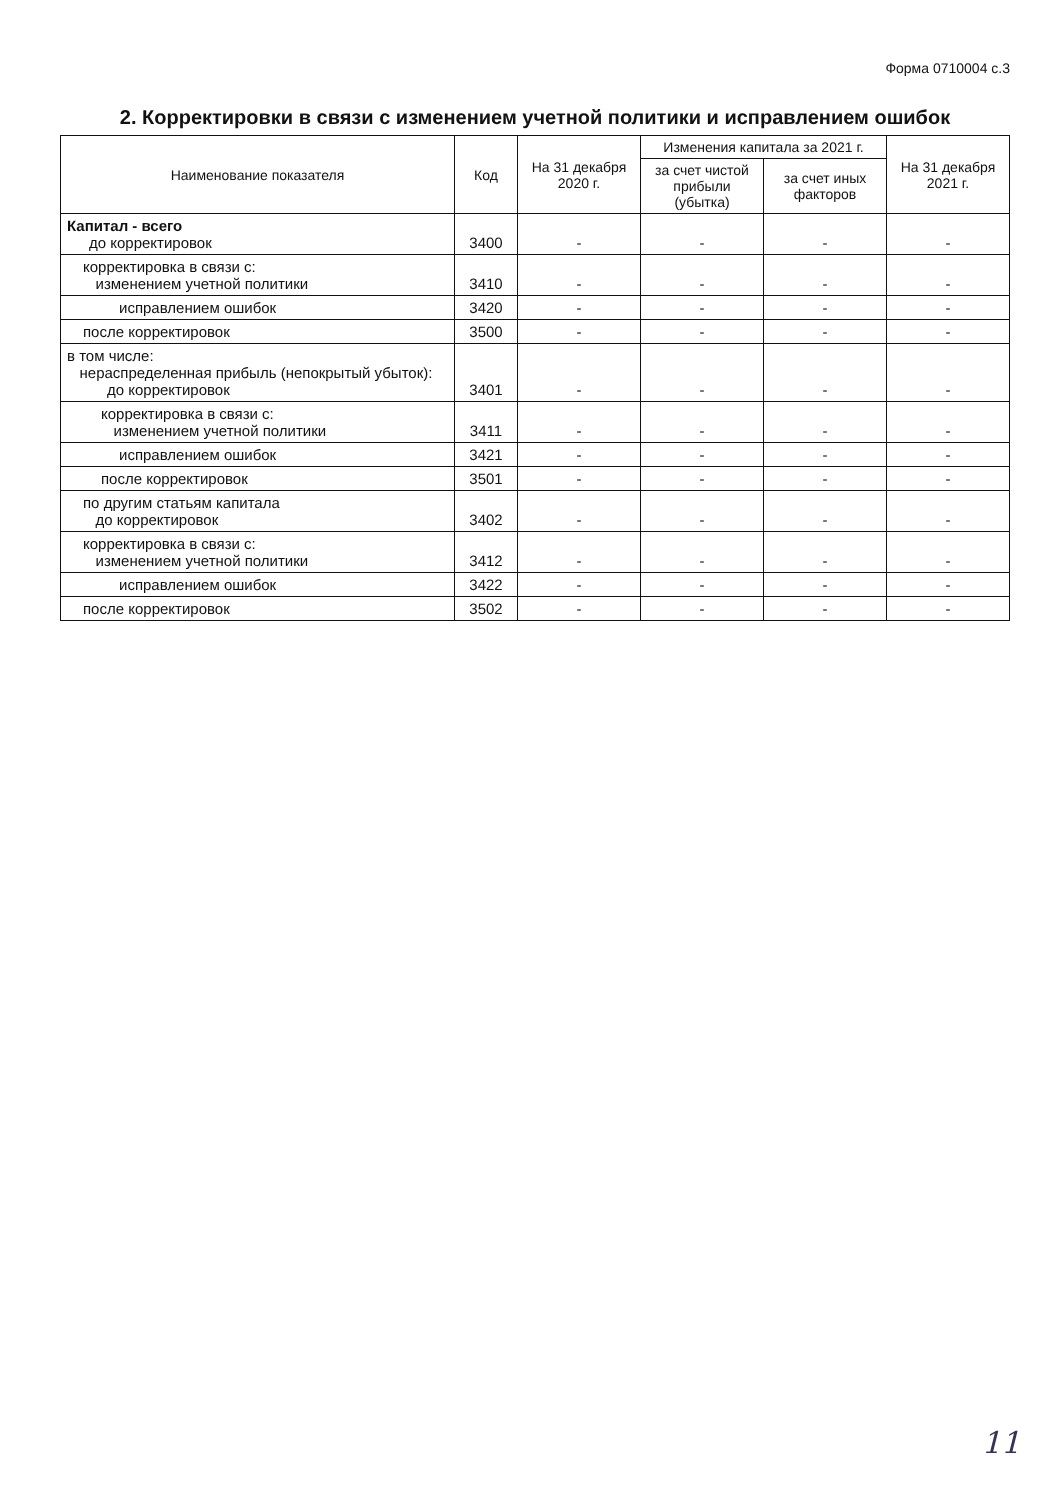Форма 0710004 с.3
2. Корректировки в связи с изменением учетной политики и исправлением ошибок
| Наименование показателя | Код | На 31 декабря 2020 г. | Изменения капитала за 2021 г. | | На 31 декабря 2021 г. |
| --- | --- | --- | --- | --- | --- |
| | | | за счет чистой прибыли (убытка) | за счет иных факторов | |
| Капитал - всего до корректировок | 3400 | - | - | - | - |
| корректировка в связи с: изменением учетной политики | 3410 | - | - | - | - |
| исправлением ошибок | 3420 | - | - | - | - |
| после корректировок | 3500 | - | - | - | - |
| в том числе: нераспределенная прибыль (непокрытый убыток): до корректировок | 3401 | - | - | - | - |
| корректировка в связи с: изменением учетной политики | 3411 | - | - | - | - |
| исправлением ошибок | 3421 | - | - | - | - |
| после корректировок | 3501 | - | - | - | - |
| по другим статьям капитала до корректировок | 3402 | - | - | - | - |
| корректировка в связи с: изменением учетной политики | 3412 | - | - | - | - |
| исправлением ошибок | 3422 | - | - | - | - |
| после корректировок | 3502 | - | - | - | - |
11